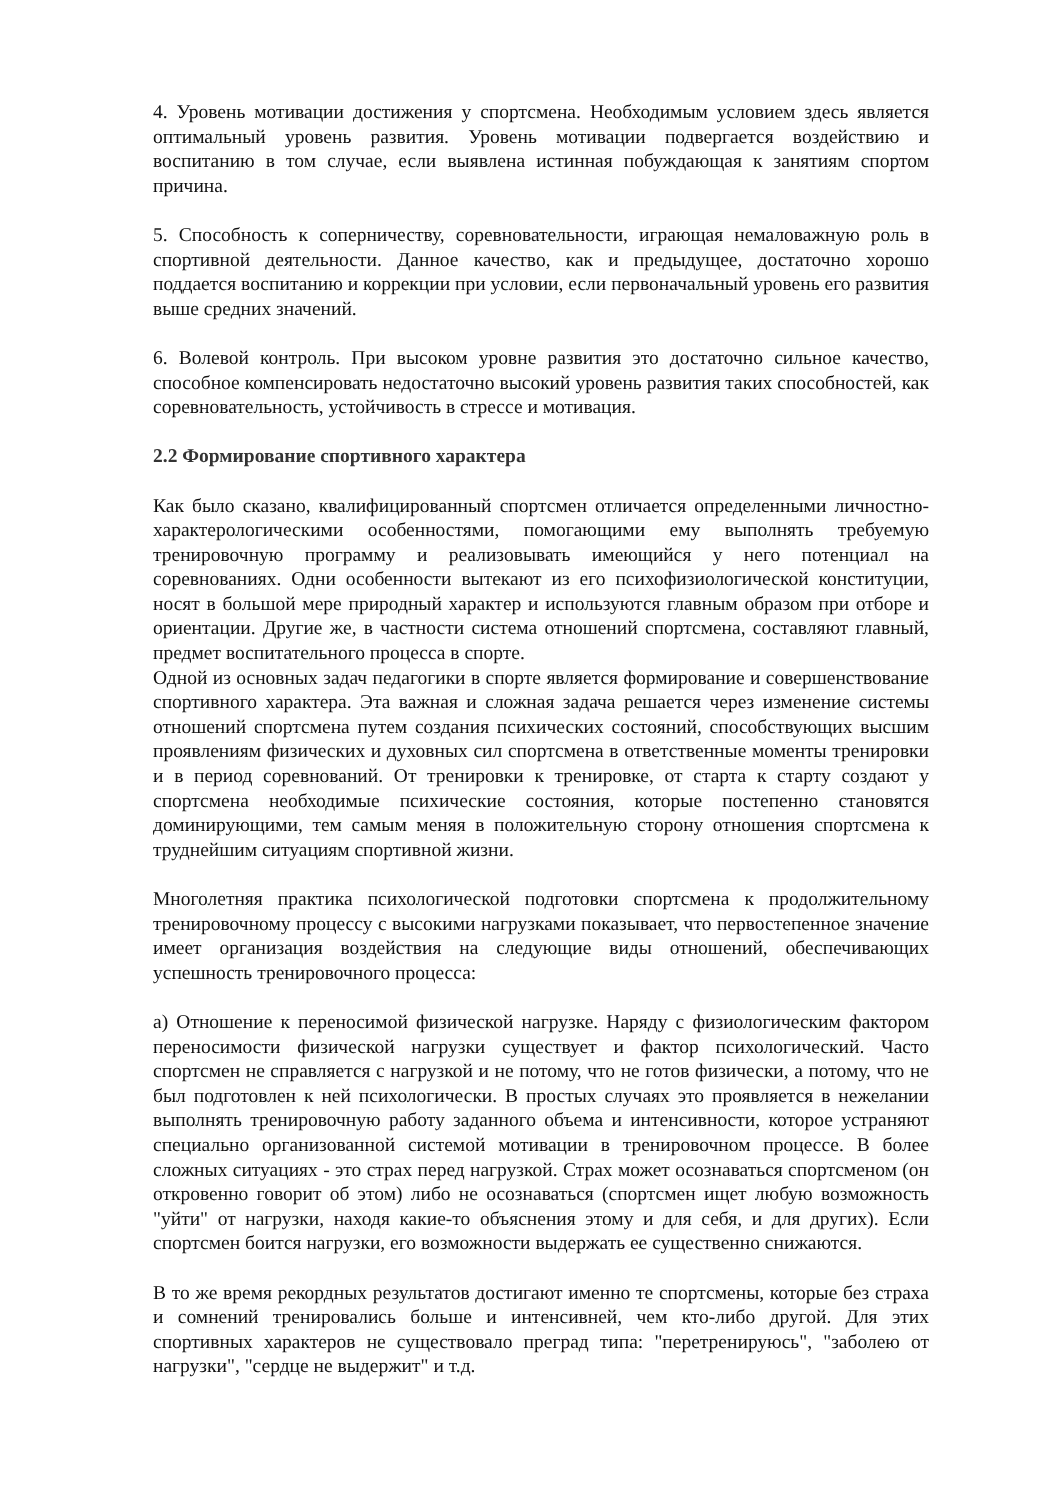4. Уровень мотивации достижения у спортсмена. Необходимым условием здесь является оптимальный уровень развития. Уровень мотивации подвергается воздействию и воспитанию в том случае, если выявлена истинная побуждающая к занятиям спортом причина.
5. Способность к соперничеству, соревновательности, играющая немаловажную роль в спортивной деятельности. Данное качество, как и предыдущее, достаточно хорошо поддается воспитанию и коррекции при условии, если первоначальный уровень его развития выше средних значений.
6. Волевой контроль. При высоком уровне развития это достаточно сильное качество, способное компенсировать недостаточно высокий уровень развития таких способностей, как соревновательность, устойчивость в стрессе и мотивация.
2.2 Формирование спортивного характера
Как было сказано, квалифицированный спортсмен отличается определенными личностно-характерологическими особенностями, помогающими ему выполнять требуемую тренировочную программу и реализовывать имеющийся у него потенциал на соревнованиях. Одни особенности вытекают из его психофизиологической конституции, носят в большой мере природный характер и используются главным образом при отборе и ориентации. Другие же, в частности система отношений спортсмена, составляют главный, предмет воспитательного процесса в спорте.
Одной из основных задач педагогики в спорте является формирование и совершенствование спортивного характера. Эта важная и сложная задача решается через изменение системы отношений спортсмена путем создания психических состояний, способствующих высшим проявлениям физических и духовных сил спортсмена в ответственные моменты тренировки и в период соревнований. От тренировки к тренировке, от старта к старту создают у спортсмена необходимые психические состояния, которые постепенно становятся доминирующими, тем самым меняя в положительную сторону отношения спортсмена к труднейшим ситуациям спортивной жизни.
Многолетняя практика психологической подготовки спортсмена к продолжительному тренировочному процессу с высокими нагрузками показывает, что первостепенное значение имеет организация воздействия на следующие виды отношений, обеспечивающих успешность тренировочного процесса:
а) Отношение к переносимой физической нагрузке. Наряду с физиологическим фактором переносимости физической нагрузки существует и фактор психологический. Часто спортсмен не справляется с нагрузкой и не потому, что не готов физически, а потому, что не был подготовлен к ней психологически. В простых случаях это проявляется в нежелании выполнять тренировочную работу заданного объема и интенсивности, которое устраняют специально организованной системой мотивации в тренировочном процессе. В более сложных ситуациях - это страх перед нагрузкой. Страх может осознаваться спортсменом (он откровенно говорит об этом) либо не осознаваться (спортсмен ищет любую возможность "уйти" от нагрузки, находя какие-то объяснения этому и для себя, и для других). Если спортсмен боится нагрузки, его возможности выдержать ее существенно снижаются.
В то же время рекордных результатов достигают именно те спортсмены, которые без страха и сомнений тренировались больше и интенсивней, чем кто-либо другой. Для этих спортивных характеров не существовало преград типа: "перетренируюсь", "заболею от нагрузки", "сердце не выдержит" и т.д.